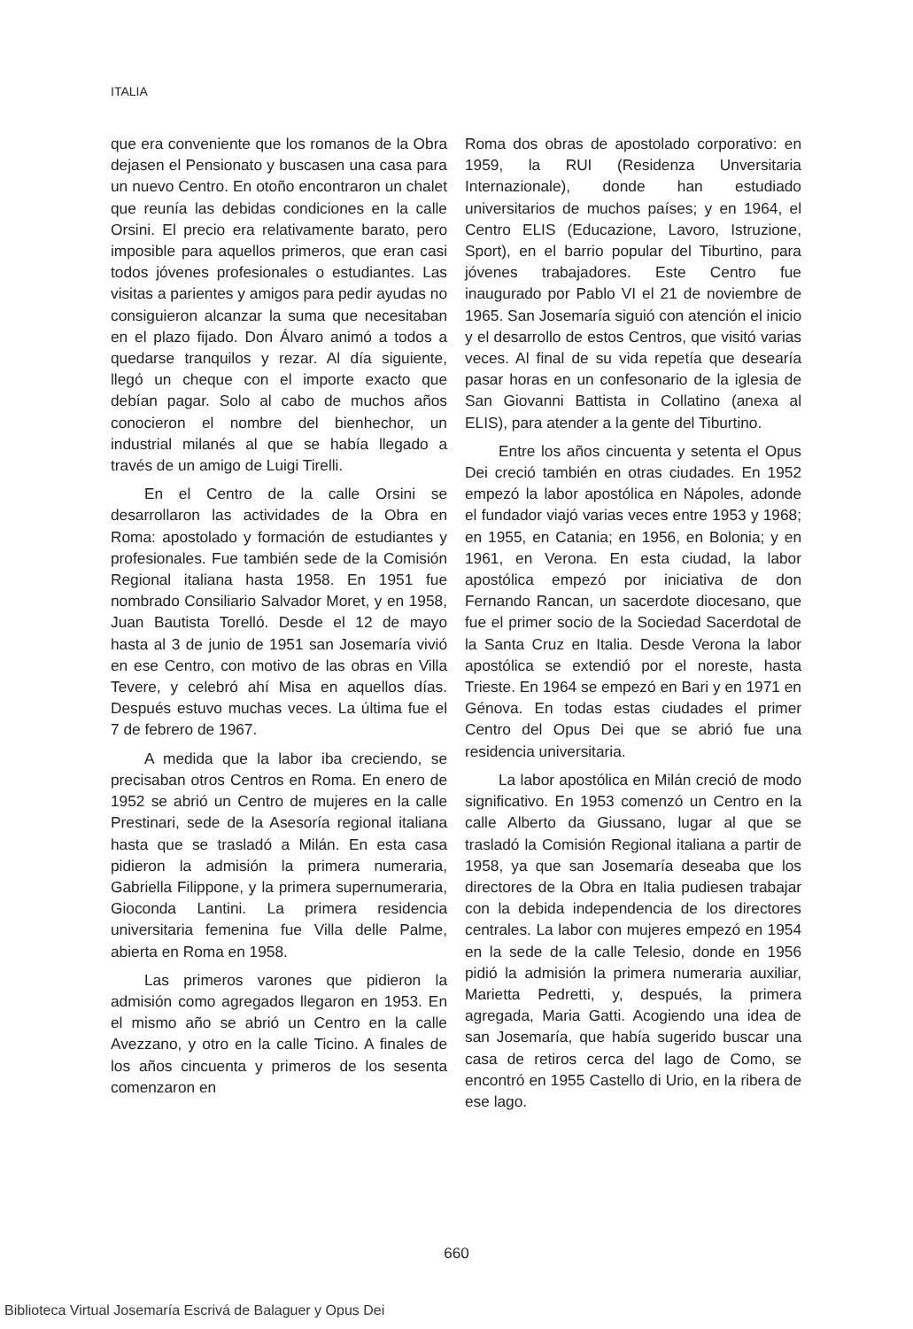ITALIA
que era conveniente que los romanos de la Obra dejasen el Pensionato y buscasen una casa para un nuevo Centro. En otoño encontraron un chalet que reunía las debidas condiciones en la calle Orsini. El precio era relativamente barato, pero imposible para aquellos primeros, que eran casi todos jóvenes profesionales o estudiantes. Las visitas a parientes y amigos para pedir ayudas no consiguieron alcanzar la suma que necesitaban en el plazo fijado. Don Álvaro animó a todos a quedarse tranquilos y rezar. Al día siguiente, llegó un cheque con el importe exacto que debían pagar. Solo al cabo de muchos años conocieron el nombre del bienhechor, un industrial milanés al que se había llegado a través de un amigo de Luigi Tirelli.
En el Centro de la calle Orsini se desarrollaron las actividades de la Obra en Roma: apostolado y formación de estudiantes y profesionales. Fue también sede de la Comisión Regional italiana hasta 1958. En 1951 fue nombrado Consiliario Salvador Moret, y en 1958, Juan Bautista Torelló. Desde el 12 de mayo hasta al 3 de junio de 1951 san Josemaría vivió en ese Centro, con motivo de las obras en Villa Tevere, y celebró ahí Misa en aquellos días. Después estuvo muchas veces. La última fue el 7 de febrero de 1967.
A medida que la labor iba creciendo, se precisaban otros Centros en Roma. En enero de 1952 se abrió un Centro de mujeres en la calle Prestinari, sede de la Asesoría regional italiana hasta que se trasladó a Milán. En esta casa pidieron la admisión la primera numeraria, Gabriella Filippone, y la primera supernumeraria, Gioconda Lantini. La primera residencia universitaria femenina fue Villa delle Palme, abierta en Roma en 1958.
Las primeros varones que pidieron la admisión como agregados llegaron en 1953. En el mismo año se abrió un Centro en la calle Avezzano, y otro en la calle Ticino. A finales de los años cincuenta y primeros de los sesenta comenzaron en
Roma dos obras de apostolado corporativo: en 1959, la RUI (Residenza Unversitaria Internazionale), donde han estudiado universitarios de muchos países; y en 1964, el Centro ELIS (Educazione, Lavoro, Istruzione, Sport), en el barrio popular del Tiburtino, para jóvenes trabajadores. Este Centro fue inaugurado por Pablo VI el 21 de noviembre de 1965. San Josemaría siguió con atención el inicio y el desarrollo de estos Centros, que visitó varias veces. Al final de su vida repetía que desearía pasar horas en un confesonario de la iglesia de San Giovanni Battista in Collatino (anexa al ELIS), para atender a la gente del Tiburtino.
Entre los años cincuenta y setenta el Opus Dei creció también en otras ciudades. En 1952 empezó la labor apostólica en Nápoles, adonde el fundador viajó varias veces entre 1953 y 1968; en 1955, en Catania; en 1956, en Bolonia; y en 1961, en Verona. En esta ciudad, la labor apostólica empezó por iniciativa de don Fernando Rancan, un sacerdote diocesano, que fue el primer socio de la Sociedad Sacerdotal de la Santa Cruz en Italia. Desde Verona la labor apostólica se extendió por el noreste, hasta Trieste. En 1964 se empezó en Bari y en 1971 en Génova. En todas estas ciudades el primer Centro del Opus Dei que se abrió fue una residencia universitaria.
La labor apostólica en Milán creció de modo significativo. En 1953 comenzó un Centro en la calle Alberto da Giussano, lugar al que se trasladó la Comisión Regional italiana a partir de 1958, ya que san Josemaría deseaba que los directores de la Obra en Italia pudiesen trabajar con la debida independencia de los directores centrales. La labor con mujeres empezó en 1954 en la sede de la calle Telesio, donde en 1956 pidió la admisión la primera numeraria auxiliar, Marietta Pedretti, y, después, la primera agregada, Maria Gatti. Acogiendo una idea de san Josemaría, que había sugerido buscar una casa de retiros cerca del lago de Como, se encontró en 1955 Castello di Urio, en la ribera de ese lago.
660
Biblioteca Virtual Josemaría Escrivá de Balaguer y Opus Dei